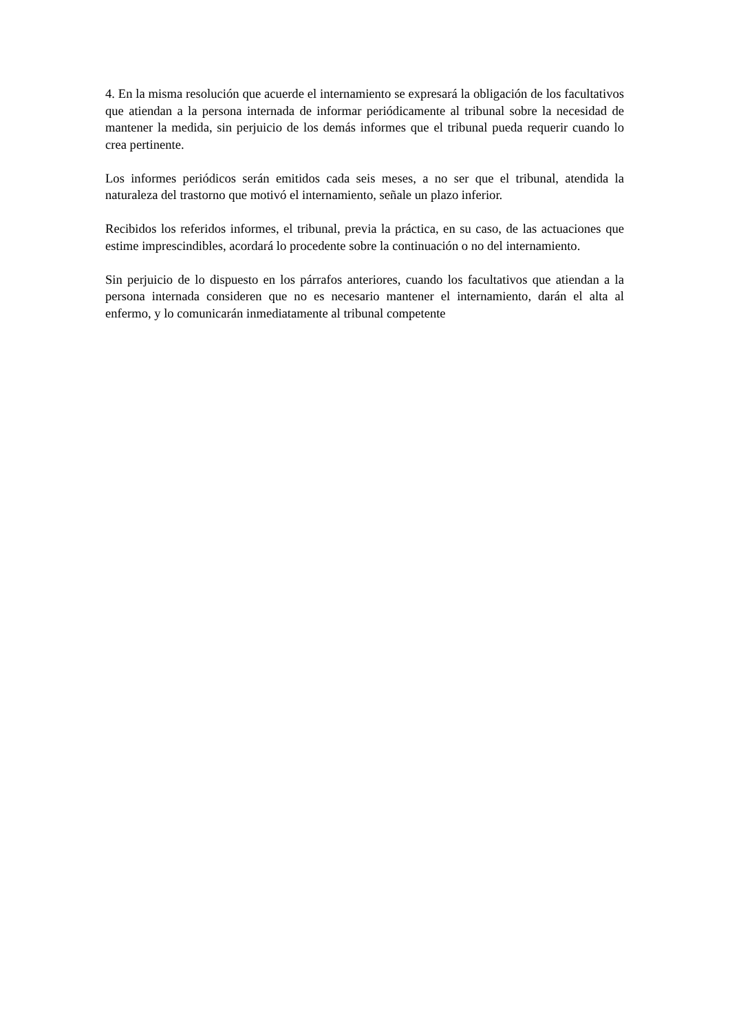4. En la misma resolución que acuerde el internamiento se expresará la obligación de los facultativos que atiendan a la persona internada de informar periódicamente al tribunal sobre la necesidad de mantener la medida, sin perjuicio de los demás informes que el tribunal pueda requerir cuando lo crea pertinente.
Los informes periódicos serán emitidos cada seis meses, a no ser que el tribunal, atendida la naturaleza del trastorno que motivó el internamiento, señale un plazo inferior.
Recibidos los referidos informes, el tribunal, previa la práctica, en su caso, de las actuaciones que estime imprescindibles, acordará lo procedente sobre la continuación o no del internamiento.
Sin perjuicio de lo dispuesto en los párrafos anteriores, cuando los facultativos que atiendan a la persona internada consideren que no es necesario mantener el internamiento, darán el alta al enfermo, y lo comunicarán inmediatamente al tribunal competente